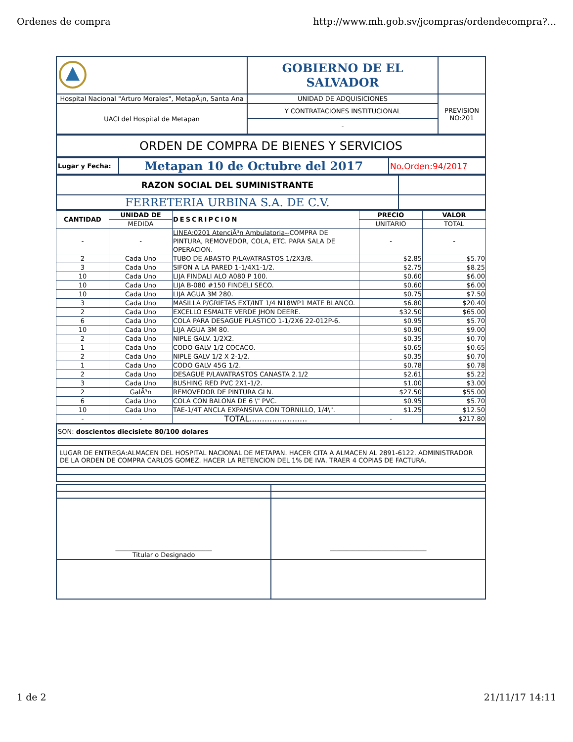Ordenes de compra http://www.mh.gob.sv/jcompras/ordendecompra?...
| | GOBIERNO DE EL SALVADOR | |
| Hospital Nacional "Arturo Morales", MetapÃ¡n, Santa Ana | UNIDAD DE ADQUISICIONES | PREVISION NO:201 |
| UACI del Hospital de Metapan | Y CONTRATACIONES INSTITUCIONAL | |
| | - | |
| ORDEN DE COMPRA DE BIENES Y SERVICIOS |
| Lugar y Fecha: | Metapan 10 de Octubre del 2017 | No.Orden:94/2017 |
| RAZON SOCIAL DEL SUMINISTRANTE | |
| FERRETERIA URBINA S.A. DE C.V. | |
| CANTIDAD | UNIDAD DE | DESCRIPCION | PRECIO | VALOR |
| --- | --- | --- | --- | --- |
| | MEDIDA | | UNITARIO | TOTAL |
| - | - | LINEA:0201 AtenciÃ³n Ambulatoria-- COMPRA DE PINTURA, REMOVEDOR, COLA, ETC. PARA SALA DE OPERACION. | - | - |
| 2 | Cada Uno | TUBO DE ABASTO P/LAVATRASTOS 1/2X3/8. | $2.85 | $5.70 |
| 3 | Cada Uno | SIFON A LA PARED 1-1/4X1-1/2. | $2.75 | $8.25 |
| 10 | Cada Uno | LIJA FINDALI ALO A080 P 100. | $0.60 | $6.00 |
| 10 | Cada Uno | LIJA B-080 #150 FINDELI SECO. | $0.60 | $6.00 |
| 10 | Cada Uno | LIJA AGUA 3M 280. | $0.75 | $7.50 |
| 3 | Cada Uno | MASILLA P/GRIETAS EXT/INT 1/4 N18WP1 MATE BLANCO. | $6.80 | $20.40 |
| 2 | Cada Uno | EXCELLO ESMALTE VERDE JHON DEERE. | $32.50 | $65.00 |
| 6 | Cada Uno | COLA PARA DESAGUE PLASTICO 1-1/2X6 22-012P-6. | $0.95 | $5.70 |
| 10 | Cada Uno | LIJA AGUA 3M 80. | $0.90 | $9.00 |
| 2 | Cada Uno | NIPLE GALV. 1/2X2. | $0.35 | $0.70 |
| 1 | Cada Uno | CODO GALV 1/2 COCACO. | $0.65 | $0.65 |
| 2 | Cada Uno | NIPLE GALV 1/2 X 2-1/2. | $0.35 | $0.70 |
| 1 | Cada Uno | CODO GALV 45G 1/2. | $0.78 | $0.78 |
| 2 | Cada Uno | DESAGUE P/LAVATRASTOS CANASTA 2.1/2 | $2.61 | $5.22 |
| 3 | Cada Uno | BUSHING RED PVC 2X1-1/2. | $1.00 | $3.00 |
| 2 | GalÃ³n | REMOVEDOR DE PINTURA GLN. | $27.50 | $55.00 |
| 6 | Cada Uno | COLA CON BALONA DE 6 \" PVC. | $0.95 | $5.70 |
| 10 | Cada Uno | TAE-1/4T ANCLA EXPANSIVA CON TORNILLO, 1/4\". | $1.25 | $12.50 |
| - | - | TOTAL....................... | - | $217.80 |
| SON: doscientos diecisiete 80/100 dolares |
| LUGAR DE ENTREGA:ALMACEN DEL HOSPITAL NACIONAL DE METAPAN. HACER CITA A ALMACEN AL 2891-6122. ADMINISTRADOR DE LA ORDEN DE COMPRA CARLOS GOMEZ. HACER LA RETENCION DEL 1% DE IVA. TRAER 4 COPIAS DE FACTURA. |
| ______________________________ Titular o Designado | ______________________________ |
1 de 2 21/11/17 14:11